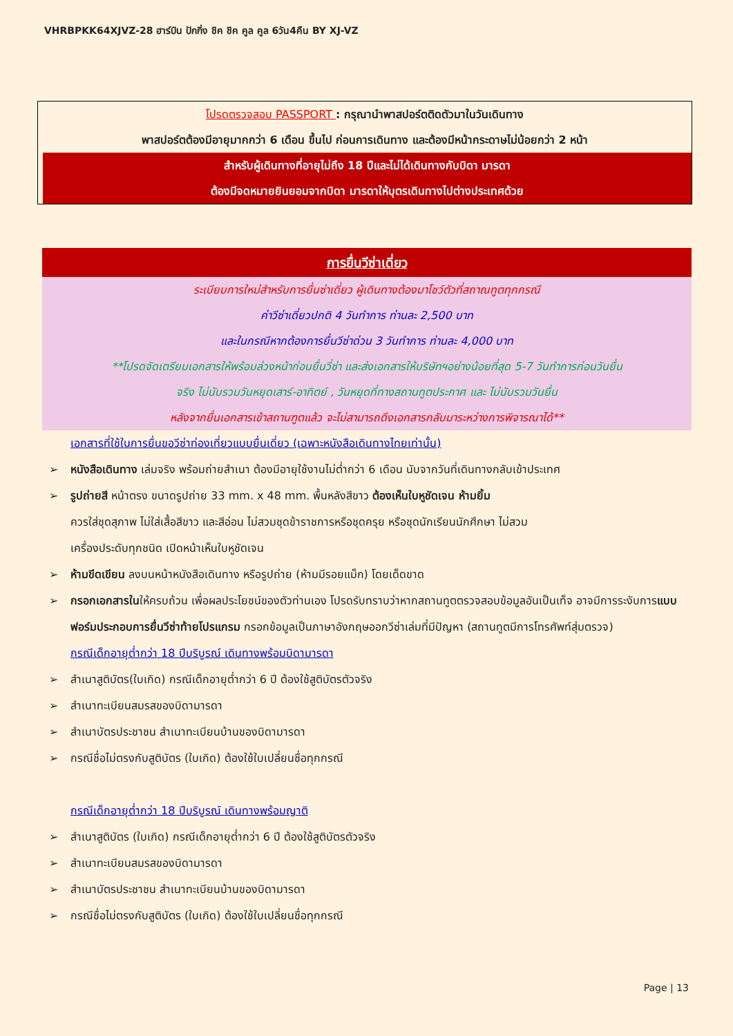VHRBPKK64XJVZ-28 ฮาร์บิน ปักกิ่ง ชิค ชิค คูล คูล 6วัน4คืน BY XJ-VZ
โปรดตรวจสอบ PASSPORT : กรุณานำพาสปอร์ตติดตัวมาในวันเดินทาง
พาสปอร์ตต้องมีอายุมากกว่า 6 เดือน ขึ้นไป ก่อนการเดินทาง และต้องมีหน้ากระดาษไม่น้อยกว่า 2 หน้า
สำหรับผู้เดินทางที่อายุไม่ถึง 18 ปีและไม่ได้เดินทางกับบิดา มารดา
ต้องมีจดหมายยินยอมจากบิดา มารดาให้บุตรเดินทางไปต่างประเทศด้วย
การยื่นวีซ่าเดี่ยว
ระเบียบการใหม่สำหรับการยื่นซ่าเดี่ยว ผู้เดินทางต้องมาโชว์ตัวที่สถาณทูตทุกกรณี
ค่าวีซ่าเดี่ยวปกติ 4 วันทำการ ท่านละ 2,500 บาท
และในกรณีหากต้องการยื่นวีซ่าด่วน 3 วันทำการ ท่านละ 4,000 บาท
**โปรดจัดเตรียมเอกสารให้พร้อมล่วงหน้าก่อนยื่นวี่ซ่า และส่งเอกสารให้บริษัทฯอย่างน้อยที่สุด 5-7 วันทำการก่อนวันยื่น
จริง ไม่นับรวมวันหยุดเสาร์-อาทิตย์ , วันหยุดที่ทางสถานทูตประกาศ และ ไม่นับรวมวันยื่น
หลังจากยื่นเอกสารเข้าสถานฑูตแล้ว จะไม่สามารถดึงเอกสารกลับมาระหว่างการพิจารณาได้**
เอกสารที่ใช้ในการยื่นขอวีซ่าท่องเที่ยวแบบยื่นเดี่ยว (เฉพาะหนังสือเดินทางไทยเท่านั้น)
➢ หนังสือเดินทาง เล่มจริง พร้อมถ่ายสำเนา ต้องมีอายุใช้งานไม่ต่ำกว่า 6 เดือน นับจากวันที่เดินทางกลับเข้าประเทศ
➢ รูปถ่ายสี หน้าตรง ขนาดรูปถ่าย 33 mm. x 48 mm. พื้นหลังสีขาว ต้องเห็นใบหูชัดเจน ห้ามยิ้ม
ควรใส่ชุดสุภาพ ไม่ใส่เสื้อสีขาว และสีอ่อน ไม่สวมชุดข้าราชการหรือชุดครุย หรือชุดนักเรียนนักศึกษา ไม่สวม
เครื่องประดับทุกชนิด เปิดหน้าเห็นใบหูชัดเจน
➢ ห้ามขีดเขียน ลงบนหน้าหนังสือเดินทาง หรือรูปถ่าย (ห้ามมีรอยแม็ก) โดยเด็ดขาด
➢ กรอกเอกสารในให้ครบถ้วน เพื่อผลประโยชน์ของตัวท่านเอง โปรดรับทราบว่าหากสถานทูตตรวจสอบข้อมูลอันเป็นเท็จ อาจมีการระงับการแบบฟอร์มประกอบการยื่นวีซ่าท้ายโปรแกรม กรอกข้อมูลเป็นภาษาอังกฤษออกวีซ่าเล่มที่มีปัญหา (สถานทูตมีการโทรศัพท์สุ่มตรวจ)
กรณีเด็กอายุต่ำกว่า 18 ปีบริบูรณ์ เดินทางพร้อมบิดามารดา
➢ สำเนาสูติบัตร(ใบเกิด) กรณีเด็กอายุต่ำกว่า 6 ปี ต้องใช้สูติบัตรตัวจริง
➢ สำเนาทะเบียนสมรสของบิดามารดา
➢ สำเนาบัตรประชาชน สำเนาทะเบียนบ้านของบิดามารดา
➢ กรณีชื่อไม่ตรงกับสูติบัตร (ใบเกิด) ต้องใช้ใบเปลี่ยนชื่อทุกกรณี
กรณีเด็กอายุต่ำกว่า 18 ปีบริบูรณ์ เดินทางพร้อมญาติ
➢ สำเนาสูติบัตร (ใบเกิด) กรณีเด็กอายุต่ำกว่า 6 ปี ต้องใช้สูติบัตรตัวจริง
➢ สำเนาทะเบียนสมรสของบิดามารดา
➢ สำเนาบัตรประชาชน สำเนาทะเบียนบ้านของบิดามารดา
➢ กรณีชื่อไม่ตรงกับสูติบัตร (ใบเกิด) ต้องใช้ใบเปลี่ยนชื่อทุกกรณี
Page | 13